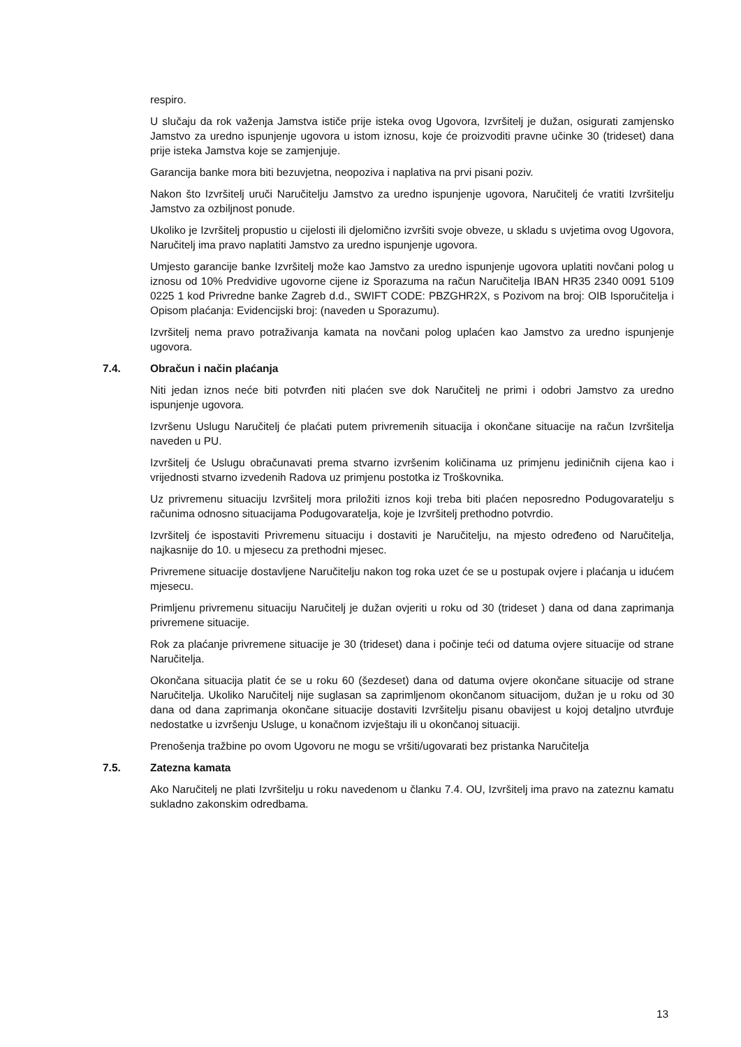respiro.
U slučaju da rok važenja Jamstva ističe prije isteka ovog Ugovora, Izvršitelj je dužan, osigurati zamjensko Jamstvo za uredno ispunjenje ugovora u istom iznosu, koje će proizvoditi pravne učinke 30 (trideset) dana prije isteka Jamstva koje se zamjenjuje.
Garancija banke mora biti bezuvjetna, neopoziva i naplativa na prvi pisani poziv.
Nakon što Izvršitelj uruči Naručitelju Jamstvo za uredno ispunjenje ugovora, Naručitelj će vratiti Izvršitelju Jamstvo za ozbiljnost ponude.
Ukoliko je Izvršitelj propustio u cijelosti ili djelomično izvršiti svoje obveze, u skladu s uvjetima ovog Ugovora, Naručitelj ima pravo naplatiti Jamstvo za uredno ispunjenje ugovora.
Umjesto garancije banke Izvršitelj može kao Jamstvo za uredno ispunjenje ugovora uplatiti novčani polog u iznosu od 10% Predvidive ugovorne cijene iz Sporazuma na račun Naručitelja IBAN HR35 2340 0091 5109 0225 1 kod Privredne banke Zagreb d.d., SWIFT CODE: PBZGHR2X, s Pozivom na broj: OIB Isporučitelja i Opisom plaćanja: Evidencijski broj: (naveden u Sporazumu).
Izvršitelj nema pravo potraživanja kamata na novčani polog uplaćen kao Jamstvo za uredno ispunjenje ugovora.
7.4. Obračun i način plaćanja
Niti jedan iznos neće biti potvrđen niti plaćen sve dok Naručitelj ne primi i odobri Jamstvo za uredno ispunjenje ugovora.
Izvršenu Uslugu Naručitelj će plaćati putem privremenih situacija i okončane situacije na račun Izvršitelja naveden u PU.
Izvršitelj će Uslugu obračunavati prema stvarno izvršenim količinama uz primjenu jediničnih cijena kao i vrijednosti stvarno izvedenih Radova uz primjenu postotka iz Troškovnika.
Uz privremenu situaciju Izvršitelj mora priložiti iznos koji treba biti plaćen neposredno Podugovaratelju s računima odnosno situacijama Podugovaratelja, koje je Izvršitelj prethodno potvrdio.
Izvršitelj će ispostaviti Privremenu situaciju i dostaviti je Naručitelju, na mjesto određeno od Naručitelja, najkasnije do 10. u mjesecu za prethodni mjesec.
Privremene situacije dostavljene Naručitelju nakon tog roka uzet će se u postupak ovjere i plaćanja u idućem mjesecu.
Primljenu privremenu situaciju Naručitelj je dužan ovjeriti u roku od 30 (trideset ) dana od dana zaprimanja privremene situacije.
Rok za plaćanje privremene situacije je 30 (trideset) dana i počinje teći od datuma ovjere situacije od strane Naručitelja.
Okončana situacija platit će se u roku 60 (šezdeset) dana od datuma ovjere okončane situacije od strane Naručitelja. Ukoliko Naručitelj nije suglasan sa zaprimljenom okončanom situacijom, dužan je u roku od 30 dana od dana zaprimanja okončane situacije dostaviti Izvršitelju pisanu obavijest u kojoj detaljno utvrđuje nedostatke u izvršenju Usluge, u konačnom izvještaju ili u okončanoj situaciji.
Prenošenja tražbine po ovom Ugovoru ne mogu se vršiti/ugovarati bez pristanka Naručitelja
7.5. Zatezna kamata
Ako Naručitelj ne plati Izvršitelju u roku navedenom u članku 7.4. OU, Izvršitelj ima pravo na zateznu kamatu sukladno zakonskim odredbama.
13